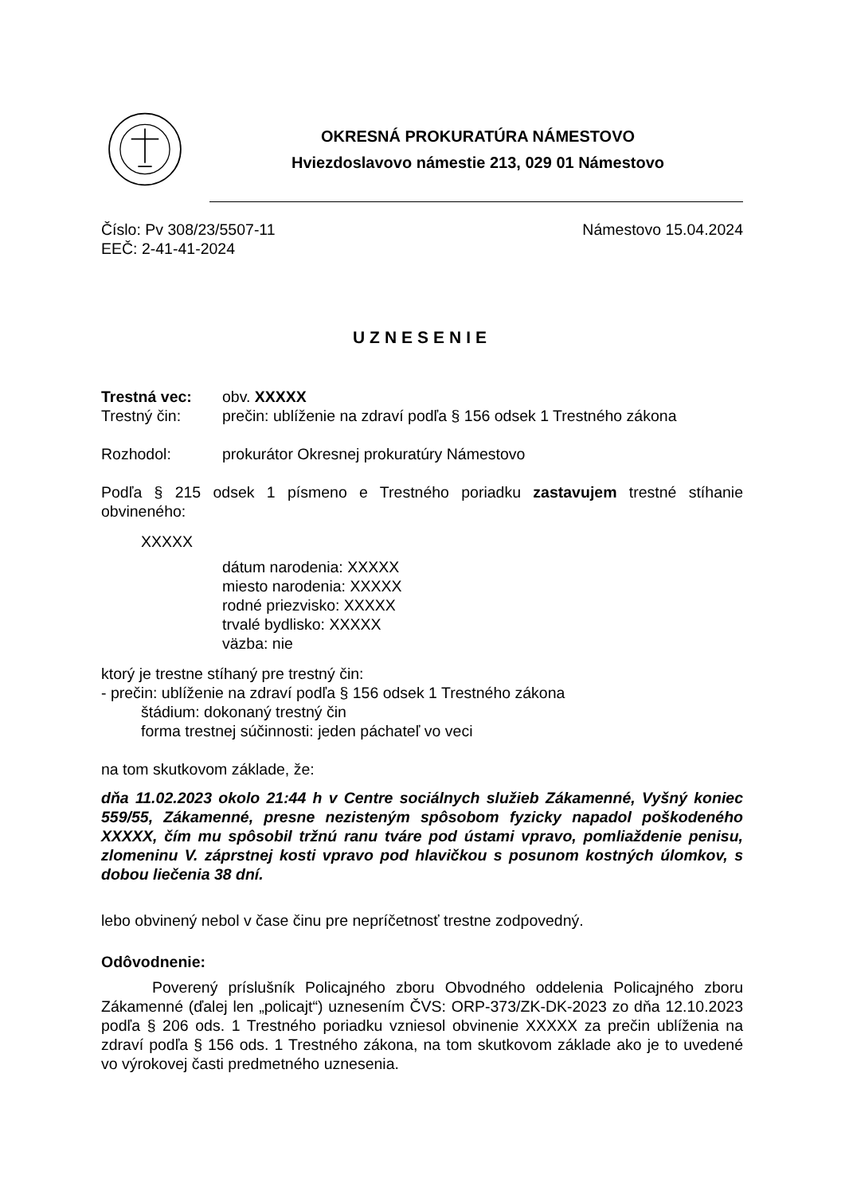OKRESNÁ PROKURATÚRA NÁMESTOVO
Hviezdoslavovo námestie 213, 029 01 Námestovo
Číslo: Pv 308/23/5507-11
EEČ: 2-41-41-2024
Námestovo 15.04.2024
UZNESENIE
Trestná vec: obv. XXXXX
Trestný čin: prečin: ublíženie na zdraví podľa § 156 odsek 1 Trestného zákona
Rozhodol: prokurátor Okresnej prokuratúry Námestovo
Podľa § 215 odsek 1 písmeno e Trestného poriadku zastavujem trestné stíhanie obvineného:
XXXXX
dátum narodenia: XXXXX
miesto narodenia: XXXXX
rodné priezvisko: XXXXX
trvalé bydlisko: XXXXX
väzba: nie
ktorý je trestne stíhaný pre trestný čin:
- prečin: ublíženie na zdraví podľa § 156 odsek 1 Trestného zákona
štádium: dokonaný trestný čin
forma trestnej súčinnosti: jeden páchateľ vo veci
na tom skutkovom základe, že:
dňa 11.02.2023 okolo 21:44 h v Centre sociálnych služieb Zákamenné, Vyšný koniec 559/55, Zákamenné, presne nezisteným spôsobom fyzicky napadol poškodeného XXXXX, čím mu spôsobil tržnú ranu tváre pod ústami vpravo, pomliaždenie penisu, zlomeninu V. záprstnej kosti vpravo pod hlavičkou s posunom kostných úlomkov, s dobou liečenia 38 dní.
lebo obvinený nebol v čase činu pre nepríčetnosť trestne zodpovedný.
Odôvodnenie:
Poverený príslušník Policajného zboru Obvodného oddelenia Policajného zboru Zákamenné (ďalej len „policajt“) uznesením ČVS: ORP-373/ZK-DK-2023 zo dňa 12.10.2023 podľa § 206 ods. 1 Trestného poriadku vzniesol obvinenie XXXXX za prečin ublíženia na zdraví podľa § 156 ods. 1 Trestného zákona, na tom skutkovom základe ako je to uvedené vo výrokovej časti predmetného uznesenia.